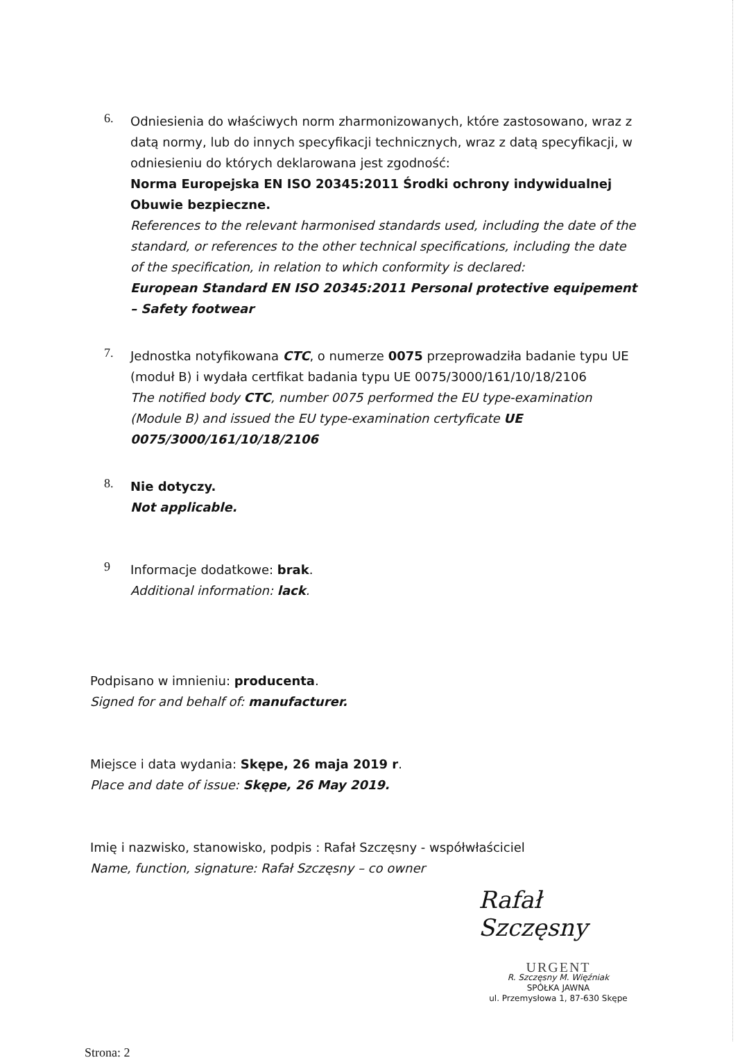6.
Odniesienia do właściwych norm zharmonizowanych, które zastosowano, wraz z datą normy, lub do innych specyfikacji technicznych, wraz z datą specyfikacji, w odniesieniu do których deklarowana jest zgodność:
Norma Europejska EN ISO 20345:2011 Środki ochrony indywidualnej Obuwie bezpieczne.
References to the relevant harmonised standards used, including the date of the standard, or references to the other technical specifications, including the date of the specification, in relation to which conformity is declared:
European Standard EN ISO 20345:2011 Personal protective equipement – Safety footwear
7.
Jednostka notyfikowana CTC, o numerze 0075 przeprowadziła badanie typu UE (moduł B) i wydała certfikat badania typu UE 0075/3000/161/10/18/2106
The notified body CTC, number 0075 performed the EU type-examination (Module B) and issued the EU type-examination certyficate UE 0075/3000/161/10/18/2106
8.
Nie dotyczy.
Not applicable.
9
Informacje dodatkowe: brak.
Additional information: lack.
Podpisano w imnieniu: producenta.
Signed for and behalf of: manufacturer.
Miejsce i data wydania: Skępe, 26 maja 2019 r.
Place and date of issue: Skępe, 26 May 2019.
Imię i nazwisko, stanowisko, podpis : Rafał Szczęsny - współwłaściciel
Name, function, signature: Rafał Szczęsny – co owner
Rafał Szczęsny
URGENT
R. Szczęsny M. Więźniak
SPÓŁKA JAWNA
ul. Przemysłowa 1, 87-630 Skępe
Strona: 2